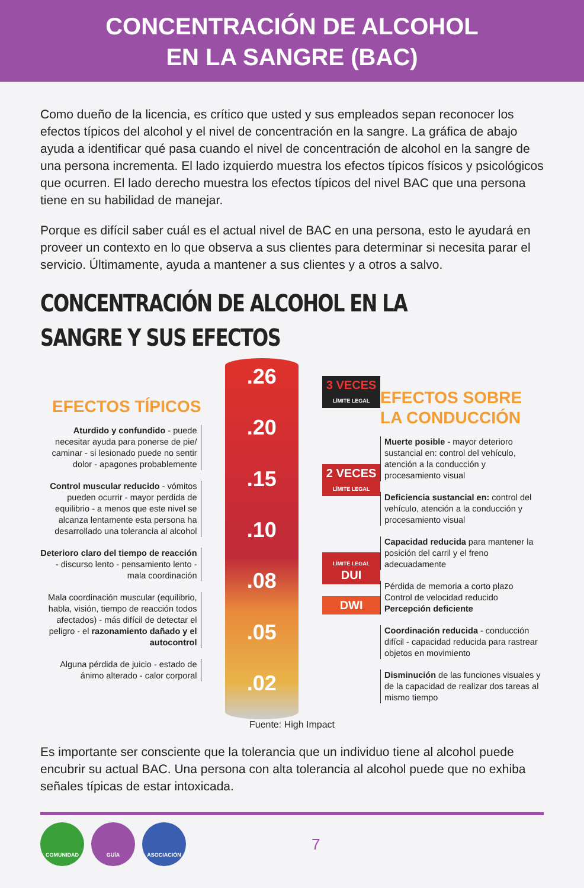CONCENTRACIÓN DE ALCOHOL
EN LA SANGRE (BAC)
Como dueño de la licencia, es crítico que usted y sus empleados sepan reconocer los efectos típicos del alcohol y el nivel de concentración en la sangre. La gráfica de abajo ayuda a identificar qué pasa cuando el nivel de concentración de alcohol en la sangre de una persona incrementa. El lado izquierdo muestra los efectos típicos físicos y psicológicos que ocurren. El lado derecho muestra los efectos típicos del nivel BAC que una persona tiene en su habilidad de manejar.
Porque es difícil saber cuál es el actual nivel de BAC en una persona, esto le ayudará en proveer un contexto en lo que observa a sus clientes para determinar si necesita parar el servicio. Últimamente, ayuda a mantener a sus clientes y a otros a salvo.
CONCENTRACIÓN DE ALCOHOL EN LA
SANGRE Y SUS EFECTOS
EFECTOS TÍPICOS
Aturdido y confundido - puede necesitar ayuda para ponerse de pie/ caminar - si lesionado puede no sentir dolor - apagones probablemente
Control muscular reducido - vómitos pueden ocurrir - mayor perdida de equilibrio - a menos que este nivel se alcanza lentamente esta persona ha desarrollado una tolerancia al alcohol
Deterioro claro del tiempo de reacción - discurso lento - pensamiento lento - mala coordinación
Mala coordinación muscular (equilibrio, habla, visión, tiempo de reacción todos afectados) - más difícil de detectar el peligro - el razonamiento dañado y el autocontrol
Alguna pérdida de juicio - estado de ánimo alterado - calor corporal
.26.20.15.10.08.05.02
3 VECES
LÍMITE LEGAL
2 VECES
LÍMITE LEGAL
LÍMITE LEGAL
DUI
DWI
EFECTOS SOBRE
LA CONDUCCIÓN
Muerte posible - mayor deterioro sustancial en: control del vehículo, atención a la conducción y procesamiento visual
Deficiencia sustancial en: control del vehículo, atención a la conducción y procesamiento visual
Capacidad reducida para mantener la posición del carril y el freno adecuadamente
Pérdida de memoria a corto plazo
Control de velocidad reducido
Percepción deficiente
Coordinación reducida - conducción difícil - capacidad reducida para rastrear objetos en movimiento
Disminución de las funciones visuales y de la capacidad de realizar dos tareas al mismo tiempo
Fuente: High Impact
Es importante ser consciente que la tolerancia que un individuo tiene al alcohol puede encubrir su actual BAC. Una persona con alta tolerancia al alcohol puede que no exhiba señales típicas de estar intoxicada.
COMUNIDAD GUÍA ASOCIACIÓN
7